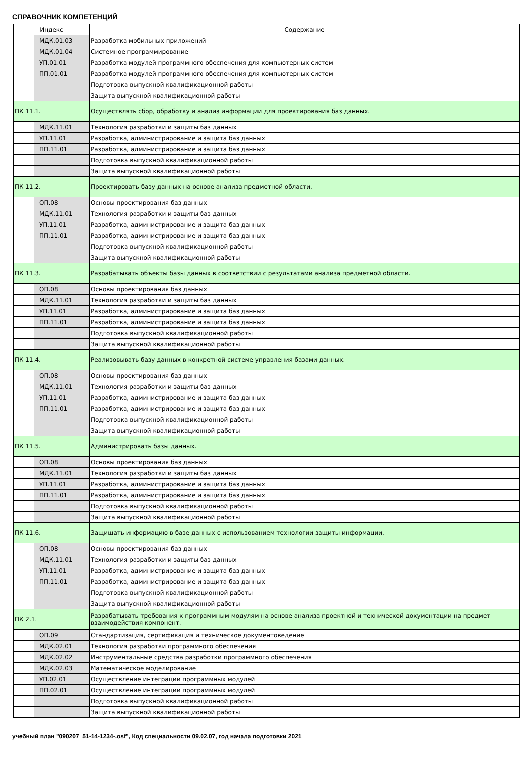СПРАВОЧНИК КОМПЕТЕНЦИЙ
| Индекс | | Содержание |
| --- | --- | --- |
| | МДК.01.03 | Разработка мобильных приложений |
| | МДК.01.04 | Системное программирование |
| | УП.01.01 | Разработка модулей программного обеспечения для компьютерных систем |
| | ПП.01.01 | Разработка модулей программного обеспечения для компьютерных систем |
| | | Подготовка выпускной квалификационной работы |
| | | Защита выпускной квалификационной работы |
| ПК 11.1. | | Осуществлять сбор, обработку и анализ информации для проектирования баз данных. |
| | МДК.11.01 | Технология разработки и защиты баз данных |
| | УП.11.01 | Разработка, администрирование и защита баз данных |
| | ПП.11.01 | Разработка, администрирование и защита баз данных |
| | | Подготовка выпускной квалификационной работы |
| | | Защита выпускной квалификационной работы |
| ПК 11.2. | | Проектировать базу данных на основе анализа предметной области. |
| | ОП.08 | Основы проектирования баз данных |
| | МДК.11.01 | Технология разработки и защиты баз данных |
| | УП.11.01 | Разработка, администрирование и защита баз данных |
| | ПП.11.01 | Разработка, администрирование и защита баз данных |
| | | Подготовка выпускной квалификационной работы |
| | | Защита выпускной квалификационной работы |
| ПК 11.3. | | Разрабатывать объекты базы данных в соответствии с результатами анализа предметной области. |
| | ОП.08 | Основы проектирования баз данных |
| | МДК.11.01 | Технология разработки и защиты баз данных |
| | УП.11.01 | Разработка, администрирование и защита баз данных |
| | ПП.11.01 | Разработка, администрирование и защита баз данных |
| | | Подготовка выпускной квалификационной работы |
| | | Защита выпускной квалификационной работы |
| ПК 11.4. | | Реализовывать базу данных в конкретной системе управления базами данных. |
| | ОП.08 | Основы проектирования баз данных |
| | МДК.11.01 | Технология разработки и защиты баз данных |
| | УП.11.01 | Разработка, администрирование и защита баз данных |
| | ПП.11.01 | Разработка, администрирование и защита баз данных |
| | | Подготовка выпускной квалификационной работы |
| | | Защита выпускной квалификационной работы |
| ПК 11.5. | | Администрировать базы данных. |
| | ОП.08 | Основы проектирования баз данных |
| | МДК.11.01 | Технология разработки и защиты баз данных |
| | УП.11.01 | Разработка, администрирование и защита баз данных |
| | ПП.11.01 | Разработка, администрирование и защита баз данных |
| | | Подготовка выпускной квалификационной работы |
| | | Защита выпускной квалификационной работы |
| ПК 11.6. | | Защищать информацию в базе данных с использованием технологии защиты информации. |
| | ОП.08 | Основы проектирования баз данных |
| | МДК.11.01 | Технология разработки и защиты баз данных |
| | УП.11.01 | Разработка, администрирование и защита баз данных |
| | ПП.11.01 | Разработка, администрирование и защита баз данных |
| | | Подготовка выпускной квалификационной работы |
| | | Защита выпускной квалификационной работы |
| ПК 2.1. | | Разрабатывать требования к программным модулям на основе анализа проектной и технической документации на предмет взаимодействия компонент. |
| | ОП.09 | Стандартизация, сертификация и техническое документоведение |
| | МДК.02.01 | Технология разработки программного обеспечения |
| | МДК.02.02 | Инструментальные средства разработки программного обеспечения |
| | МДК.02.03 | Математическое моделирование |
| | УП.02.01 | Осуществление интеграции программных модулей |
| | ПП.02.01 | Осуществление интеграции программных модулей |
| | | Подготовка выпускной квалификационной работы |
| | | Защита выпускной квалификационной работы |
учебный план "090207_51-14-1234-.osf", Код специальности 09.02.07, год начала подготовки 2021